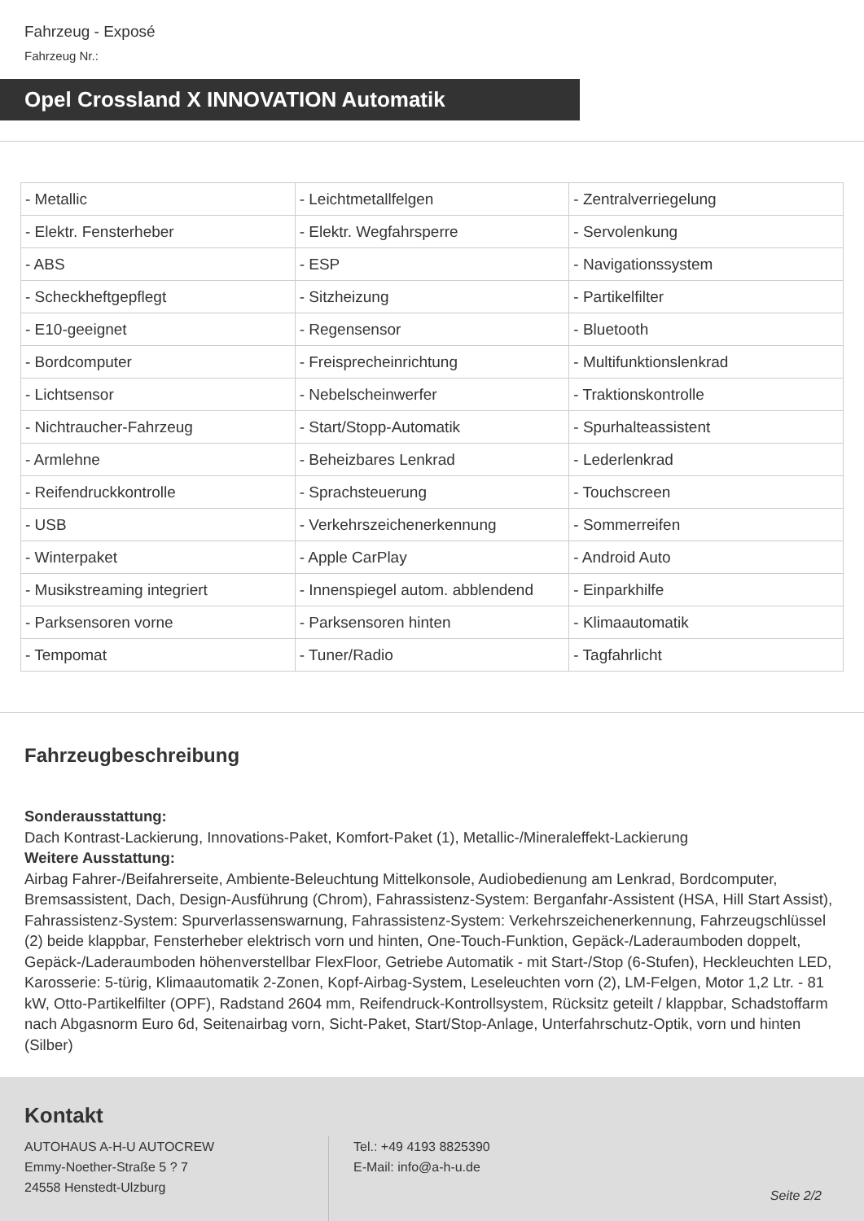Fahrzeug - Exposé
Fahrzeug Nr.:
Opel Crossland X INNOVATION Automatik
| - Metallic | - Leichtmetallfelgen | - Zentralverriegelung |
| - Elektr. Fensterheber | - Elektr. Wegfahrsperre | - Servolenkung |
| - ABS | - ESP | - Navigationssystem |
| - Scheckheftgepflegt | - Sitzheizung | - Partikelfilter |
| - E10-geeignet | - Regensensor | - Bluetooth |
| - Bordcomputer | - Freisprecheinrichtung | - Multifunktionslenkrad |
| - Lichtsensor | - Nebelscheinwerfer | - Traktionskontrolle |
| - Nichtraucher-Fahrzeug | - Start/Stopp-Automatik | - Spurhalteassistent |
| - Armlehne | - Beheizbares Lenkrad | - Lederlenkrad |
| - Reifendruckkontrolle | - Sprachsteuerung | - Touchscreen |
| - USB | - Verkehrszeichenerkennung | - Sommerreifen |
| - Winterpaket | - Apple CarPlay | - Android Auto |
| - Musikstreaming integriert | - Innenspiegel autom. abblendend | - Einparkhilfe |
| - Parksensoren vorne | - Parksensoren hinten | - Klimaautomatik |
| - Tempomat | - Tuner/Radio | - Tagfahrlicht |
Fahrzeugbeschreibung
Sonderausstattung:
Dach Kontrast-Lackierung, Innovations-Paket, Komfort-Paket (1), Metallic-/Mineraleffekt-Lackierung
Weitere Ausstattung:
Airbag Fahrer-/Beifahrerseite, Ambiente-Beleuchtung Mittelkonsole, Audiobedienung am Lenkrad, Bordcomputer, Bremsassistent, Dach, Design-Ausführung (Chrom), Fahrassistenz-System: Berganfahr-Assistent (HSA, Hill Start Assist), Fahrassistenz-System: Spurverlassenswarnung, Fahrassistenz-System: Verkehrszeichenerkennung, Fahrzeugschlüssel (2) beide klappbar, Fensterheber elektrisch vorn und hinten, One-Touch-Funktion, Gepäck-/Laderaumboden doppelt, Gepäck-/Laderaumboden höhenverstellbar FlexFloor, Getriebe Automatik - mit Start-/Stop (6-Stufen), Heckleuchten LED, Karosserie: 5-türig, Klimaautomatik 2-Zonen, Kopf-Airbag-System, Leseleuchten vorn (2), LM-Felgen, Motor 1,2 Ltr. - 81 kW, Otto-Partikelfilter (OPF), Radstand 2604 mm, Reifendruck-Kontrollsystem, Rücksitz geteilt / klappbar, Schadstoffarm nach Abgasnorm Euro 6d, Seitenairbag vorn, Sicht-Paket, Start/Stop-Anlage, Unterfahrschutz-Optik, vorn und hinten (Silber)
Kontakt
AUTOHAUS A-H-U AUTOCREW
Emmy-Noether-Straße 5 ? 7
24558 Henstedt-Ulzburg
Tel.: +49 4193 8825390
E-Mail: info@a-h-u.de
Seite 2/2